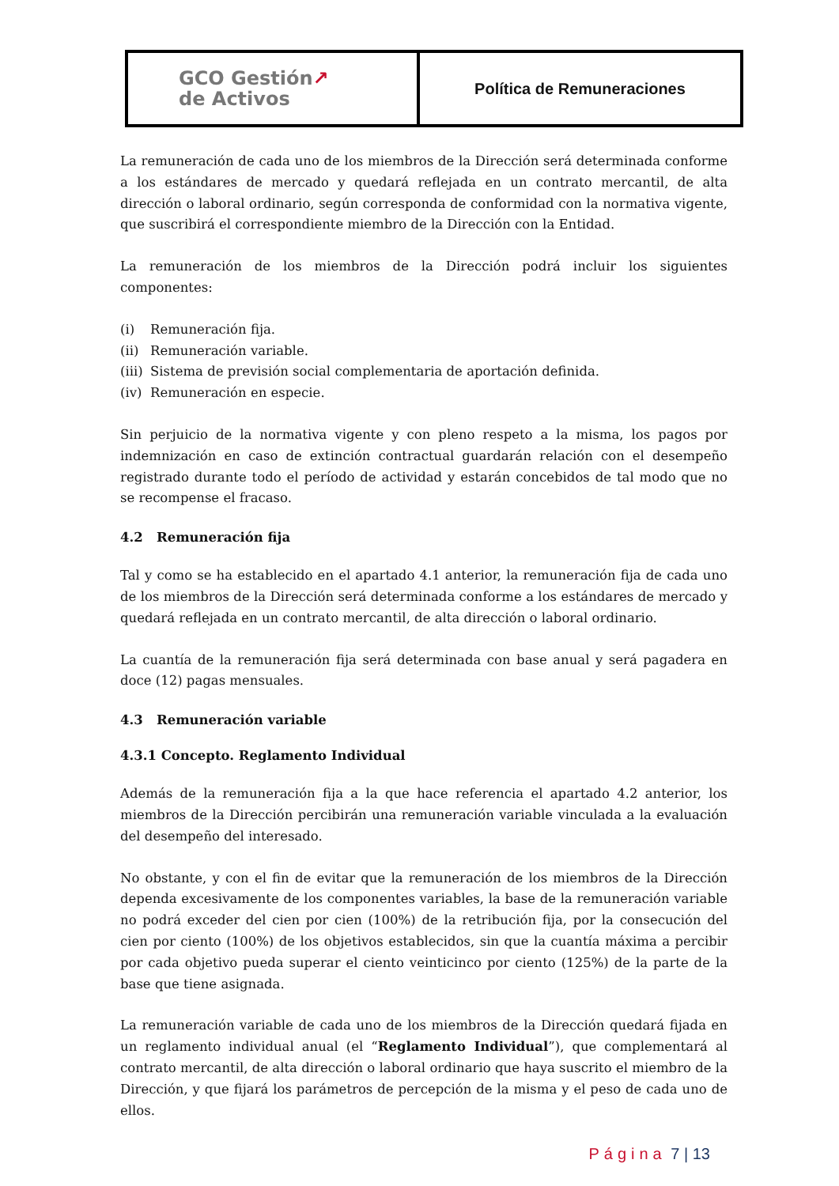| GCO Gestión ↗ de Activos | Política de Remuneraciones |
La remuneración de cada uno de los miembros de la Dirección será determinada conforme a los estándares de mercado y quedará reflejada en un contrato mercantil, de alta dirección o laboral ordinario, según corresponda de conformidad con la normativa vigente, que suscribirá el correspondiente miembro de la Dirección con la Entidad.
La remuneración de los miembros de la Dirección podrá incluir los siguientes componentes:
(i) Remuneración fija.
(ii) Remuneración variable.
(iii) Sistema de previsión social complementaria de aportación definida.
(iv) Remuneración en especie.
Sin perjuicio de la normativa vigente y con pleno respeto a la misma, los pagos por indemnización en caso de extinción contractual guardarán relación con el desempeño registrado durante todo el período de actividad y estarán concebidos de tal modo que no se recompense el fracaso.
4.2 Remuneración fija
Tal y como se ha establecido en el apartado 4.1 anterior, la remuneración fija de cada uno de los miembros de la Dirección será determinada conforme a los estándares de mercado y quedará reflejada en un contrato mercantil, de alta dirección o laboral ordinario.
La cuantía de la remuneración fija será determinada con base anual y será pagadera en doce (12) pagas mensuales.
4.3 Remuneración variable
4.3.1 Concepto. Reglamento Individual
Además de la remuneración fija a la que hace referencia el apartado 4.2 anterior, los miembros de la Dirección percibirán una remuneración variable vinculada a la evaluación del desempeño del interesado.
No obstante, y con el fin de evitar que la remuneración de los miembros de la Dirección dependa excesivamente de los componentes variables, la base de la remuneración variable no podrá exceder del cien por cien (100%) de la retribución fija, por la consecución del cien por ciento (100%) de los objetivos establecidos, sin que la cuantía máxima a percibir por cada objetivo pueda superar el ciento veinticinco por ciento (125%) de la parte de la base que tiene asignada.
La remuneración variable de cada uno de los miembros de la Dirección quedará fijada en un reglamento individual anual (el “Reglamento Individual”), que complementará al contrato mercantil, de alta dirección o laboral ordinario que haya suscrito el miembro de la Dirección, y que fijará los parámetros de percepción de la misma y el peso de cada uno de ellos.
Página 7 | 13